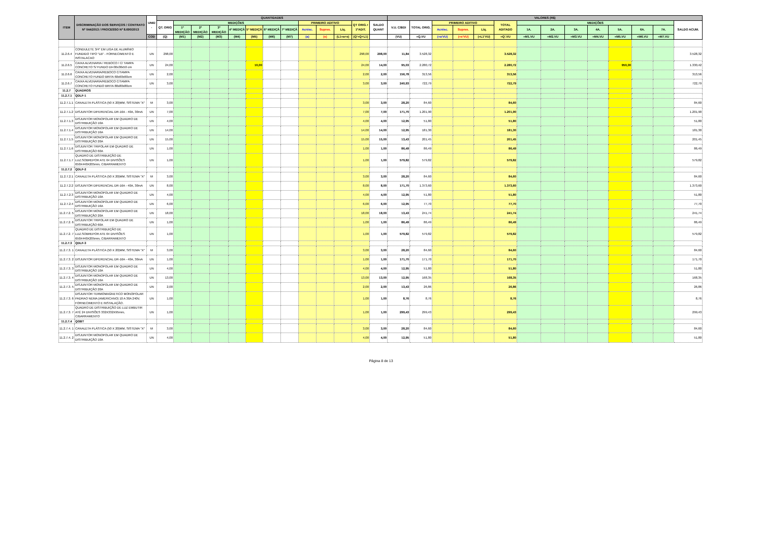| ITEM | DISCRIMINAÇÃO DOS SERVIÇOS / CONTRATO Nº 044/2013 / PROCESSO Nº 8.690/2013 | UNID . | QUANTIDADES | | | | | | | | | | | | | VALORES (R$) | | | | | | | | | | | | | | |
| --- | --- | --- | --- | --- | --- | --- | --- | --- | --- | --- | --- | --- | --- | --- | --- | --- | --- | --- | --- | --- | --- | --- | --- | --- | --- | --- | --- | --- | --- | --- |
| | | | QT. ORIG | MEDIÇÕES | | | | | | | PRIMEIRO ADITIVO | | | QT ORIG.+ 1ºADIT. | SALDO QUANT | V.U. C/BDI | TOTAL ORIG. | PRIMEIRO ADITIVO | | | TOTAL ADITADO | MEDIÇÕES | | | | | | | SALDO ACUM. | |
| | | | | 1ª MEDIÇÃO | 2ª MEDIÇÃO | 3ª MEDIÇÃO | 4ª MEDIÇÃ | 5ª MEDIÇÃ | 6ª MEDIÇÃ | 7ª MEDIÇÃ | Acrésc. | Supres. | Líq. | | | | | Acrésc. | Supres. | Líq. | | 1A. | 2A. | 3A. | 4A. | 5A. | 6A. | 7A. | | |
| | | COD | (Q) | (M1) | (M2) | (M3) | (M4) | (M5) | (M6) | (M7) | (a) | (s) | (L1=a+s) | (Q'=Q+L1) | | (VU) | =Q.VU | (=a'VU) | (=s'VU) | (=L1'VU) | =Q'.VU | =M1.VU | =M2.VU | =M3.VU | =M4.VU | =M5.VU | =M6.VU | =M7.VU | | |
| 11.2.6.4 | CONDULETE 3/4" EM LIGA DE ALUMÍNIO FUNDIDO TIPO "LB" - FORNECIMENTO E INSTALACAO | UN | 298,00 | | | | | | | | | | | 298,00 | 298,00 | 11,84 | 3.528,32 | | | | 3.528,32 | | | | | | | | 3.528,32 | |
| 11.2.6.5 | CAIXA ALVENARIA / REBOCO / C/ TAMPA CONCRETO S/ FUNDO DI=30x30x50 cm | UN | 24,00 | | | | | 10,00 | | | | | | 24,00 | 14,00 | 95,03 | 2.280,72 | | | | 2.280,72 | | | | | 950,30 | | | 1.330,42 | |
| 11.2.6.6 | CAIXA ALVENARIA/REBOCO C/TAMPA CONCRETO FUNDO BRITA 60x60x60cm | UN | 2,00 | | | | | | | | | | | 2,00 | 2,00 | 156,78 | 313,56 | | | | 313,56 | | | | | | | | 313,56 | |
| 11.2.6.7 | CAIXA ALVENARIA/REBOCO C/TAMPA CONCRETO FUNDO BRITA 80x80x80cm | UN | 3,00 | | | | | | | | | | | 3,00 | 3,00 | 240,93 | 722,79 | | | | 722,79 | | | | | | | | 722,79 | |
| 11.2.7 | QUADROS | | | | | | | | | | | | | | | | | | | | | | | | | | | | | |
| 11.2.7.1 | QDLF-1 | | | | | | | | | | | | | | | | | | | | | | | | | | | | | |
| 11.2.7.1.1 | CANALETA PLÁSTICA (50 X 20)MM, SISTEMA "X" | M | 3,00 | | | | | | | | | | | 3,00 | 3,00 | 28,20 | 84,60 | | | | 84,60 | | | | | | | | 84,60 | |
| 11.2.7.1.2 | DISJUNTOR DIFERENCIAL DR-16A - 40A, 30mA | UN | 7,00 | | | | | | | | | | | 7,00 | 7,00 | 171,70 | 1.201,90 | | | | 1.201,90 | | | | | | | | 1.201,90 | |
| 11.2.7.1.3 | DISJUNTOR MONOPOLAR EM QUADRO DE DISTRIBUIÇÃO 10A | UN | 4,00 | | | | | | | | | | | 4,00 | 4,00 | 12,95 | 51,80 | | | | 51,80 | | | | | | | | 51,80 | |
| 11.2.7.1.4 | DISJUNTOR MONOPOLAR EM QUADRO DE DISTRIBUIÇÃO 16A | UN | 14,00 | | | | | | | | | | | 14,00 | 14,00 | 12,95 | 181,30 | | | | 181,30 | | | | | | | | 181,30 | |
| 11.2.7.1.5 | DISJUNTOR MONOPOLAR EM QUADRO DE DISTRIBUIÇÃO 20A | UN | 15,00 | | | | | | | | | | | 15,00 | 15,00 | 13,43 | 201,45 | | | | 201,45 | | | | | | | | 201,45 | |
| 11.2.7.1.6 | DISJUNTOR TRIPOLAR EM QUADRO DE DISTRIBUIÇÃO 60A | UN | 1,00 | | | | | | | | | | | 1,00 | 1,00 | 86,49 | 86,49 | | | | 86,49 | | | | | | | | 86,49 | |
| 11.2.7.1.7 | QUADRO DE DISTRIBUIÇÃO DE LUZ.SOBREPOR ATE 64 DIVISÕES 650X440X205mm, C/BARRAMENTO | UN | 1,00 | | | | | | | | | | | 1,00 | 1,00 | 579,82 | 579,82 | | | | 579,82 | | | | | | | | 579,82 | |
| 11.2.7.2 | QDLF-2 | | | | | | | | | | | | | | | | | | | | | | | | | | | | | |
| 11.2.7.2.1 | CANALETA PLÁSTICA (50 X 20)MM, SISTEMA "X" | M | 3,00 | | | | | | | | | | | 3,00 | 3,00 | 28,20 | 84,60 | | | | 84,60 | | | | | | | | 84,60 | |
| 11.2.7.2.2 | DISJUNTOR DIFERENCIAL DR-16A - 40A, 30mA | UN | 8,00 | | | | | | | | | | | 8,00 | 8,00 | 171,70 | 1.373,60 | | | | 1.373,60 | | | | | | | | 1.373,60 | |
| 11.2.7.2.3 | DISJUNTOR MONOPOLAR EM QUADRO DE DISTRIBUIÇÃO 10A | UN | 4,00 | | | | | | | | | | | 4,00 | 4,00 | 12,95 | 51,80 | | | | 51,80 | | | | | | | | 51,80 | |
| 11.2.7.2.4 | DISJUNTOR MONOPOLAR EM QUADRO DE DISTRIBUIÇÃO 16A | UN | 6,00 | | | | | | | | | | | 6,00 | 6,00 | 12,95 | 77,70 | | | | 77,70 | | | | | | | | 77,70 | |
| 11.2.7.2. 5 | DISJUNTOR MONOPOLAR EM QUADRO DE DISTRIBUIÇÃO 20A | UN | 18,00 | | | | | | | | | | | 18,00 | 18,00 | 13,43 | 241,74 | | | | 241,74 | | | | | | | | 241,74 | |
| 11.2.7.2. 6 | DISJUNTOR TRIPOLAR EM QUADRO DE DISTRIBUIÇÃO 60A | UN | 1,00 | | | | | | | | | | | 1,00 | 1,00 | 86,49 | 86,49 | | | | 86,49 | | | | | | | | 86,49 | |
| 11.2.7.2. 7 | QUADRO DE DISTRIBUIÇÃO DE LUZ.SOBREPOR ATE 64 DIVISÕES 650X440X205mm, C/BARRAMENTO | UN | 1,00 | | | | | | | | | | | 1,00 | 1,00 | 579,82 | 579,82 | | | | 579,82 | | | | | | | | 579,82 | |
| 11.2.7.3 | QDLF-3 | | | | | | | | | | | | | | | | | | | | | | | | | | | | | |
| 11.2.7.3. 1 | CANALETA PLÁSTICA (50 X 20)MM, SISTEMA "X" | M | 3,00 | | | | | | | | | | | 3,00 | 3,00 | 28,20 | 84,60 | | | | 84,60 | | | | | | | | 84,60 | |
| 11.2.7.3. 2 | DISJUNTOR DIFERENCIAL DR-16A - 40A, 30mA | UN | 1,00 | | | | | | | | | | | 1,00 | 1,00 | 171,70 | 171,70 | | | | 171,70 | | | | | | | | 171,70 | |
| 11.2.7.3. 3 | DISJUNTOR MONOPOLAR EM QUADRO DE DISTRIBUIÇÃO 10A | UN | 4,00 | | | | | | | | | | | 4,00 | 4,00 | 12,95 | 51,80 | | | | 51,80 | | | | | | | | 51,80 | |
| 11.2.7.3. 4 | DISJUNTOR MONOPOLAR EM QUADRO DE DISTRIBUIÇÃO 16A | UN | 13,00 | | | | | | | | | | | 13,00 | 13,00 | 12,95 | 168,35 | | | | 168,35 | | | | | | | | 168,35 | |
| 11.2.7.3. 5 | DISJUNTOR MONOPOLAR EM QUADRO DE DISTRIBUIÇÃO 20A | UN | 2,00 | | | | | | | | | | | 2,00 | 2,00 | 13,43 | 26,86 | | | | 26,86 | | | | | | | | 26,86 | |
| 11.2.7.3. 6 | DISJUNTOR TERMOMAGNETICO MONOPOLAR PADRAO NEMA (AMERICANO) 10 A 30A 240V, FORNECIMENTO E INSTALAÇÃO. | UN | 1,00 | | | | | | | | | | | 1,00 | 1,00 | 8,76 | 8,76 | | | | 8,76 | | | | | | | | 8,76 | |
| 11.2.7.3. 7 | QUADRO DE DISTRIBUIÇÃO DE LUZ EMBUTIR ATÉ 24 DIVISÕES 332X332X95mm, C/BARRAMENTO | UN | 1,00 | | | | | | | | | | | 1,00 | 1,00 | 299,43 | 299,43 | | | | 299,43 | | | | | | | | 299,43 | |
| 11.2.7.4 | QGBT | | | | | | | | | | | | | | | | | | | | | | | | | | | | | |
| 11.2.7.4. 1 | CANALETA PLÁSTICA (50 X 20)MM, SISTEMA "X" | M | 3,00 | | | | | | | | | | | 3,00 | 3,00 | 28,20 | 84,60 | | | | 84,60 | | | | | | | | 84,60 | |
| 11.2.7.4. 2 | DISJUNTOR MONOPOLAR EM QUADRO DE DISTRIBUIÇÃO 10A | UN | 4,00 | | | | | | | | | | | 4,00 | 4,00 | 12,95 | 51,80 | | | | 51,80 | | | | | | | | 51,80 | |
Página 8 de 13